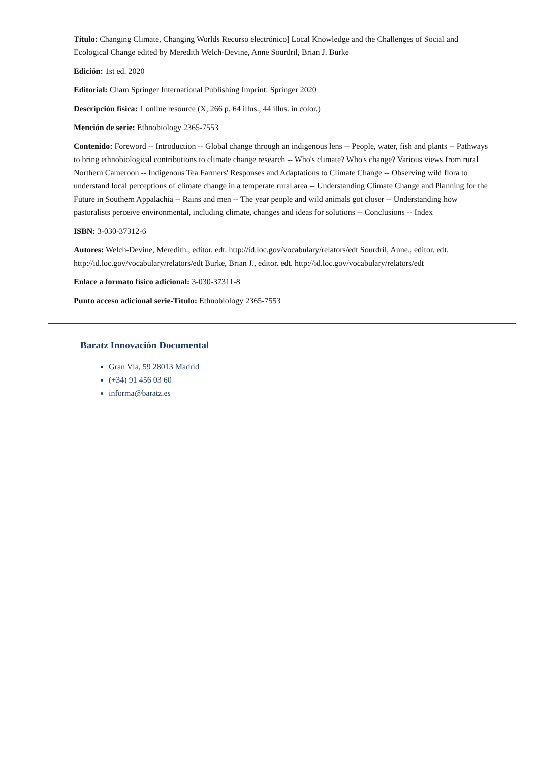Título: Changing Climate, Changing Worlds Recurso electrónico] Local Knowledge and the Challenges of Social and Ecological Change edited by Meredith Welch-Devine, Anne Sourdril, Brian J. Burke
Edición: 1st ed. 2020
Editorial: Cham Springer International Publishing Imprint: Springer 2020
Descripción física: 1 online resource (X, 266 p. 64 illus., 44 illus. in color.)
Mención de serie: Ethnobiology 2365-7553
Contenido: Foreword -- Introduction -- Global change through an indigenous lens -- People, water, fish and plants -- Pathways to bring ethnobiological contributions to climate change research -- Who's climate? Who's change? Various views from rural Northern Cameroon -- Indigenous Tea Farmers' Responses and Adaptations to Climate Change -- Observing wild flora to understand local perceptions of climate change in a temperate rural area -- Understanding Climate Change and Planning for the Future in Southern Appalachia -- Rains and men -- The year people and wild animals got closer -- Understanding how pastoralists perceive environmental, including climate, changes and ideas for solutions -- Conclusions -- Index
ISBN: 3-030-37312-6
Autores: Welch-Devine, Meredith., editor. edt. http://id.loc.gov/vocabulary/relators/edt Sourdril, Anne., editor. edt. http://id.loc.gov/vocabulary/relators/edt Burke, Brian J., editor. edt. http://id.loc.gov/vocabulary/relators/edt
Enlace a formato físico adicional: 3-030-37311-8
Punto acceso adicional serie-Título: Ethnobiology 2365-7553
Baratz Innovación Documental
Gran Vía, 59 28013 Madrid
(+34) 91 456 03 60
informa@baratz.es